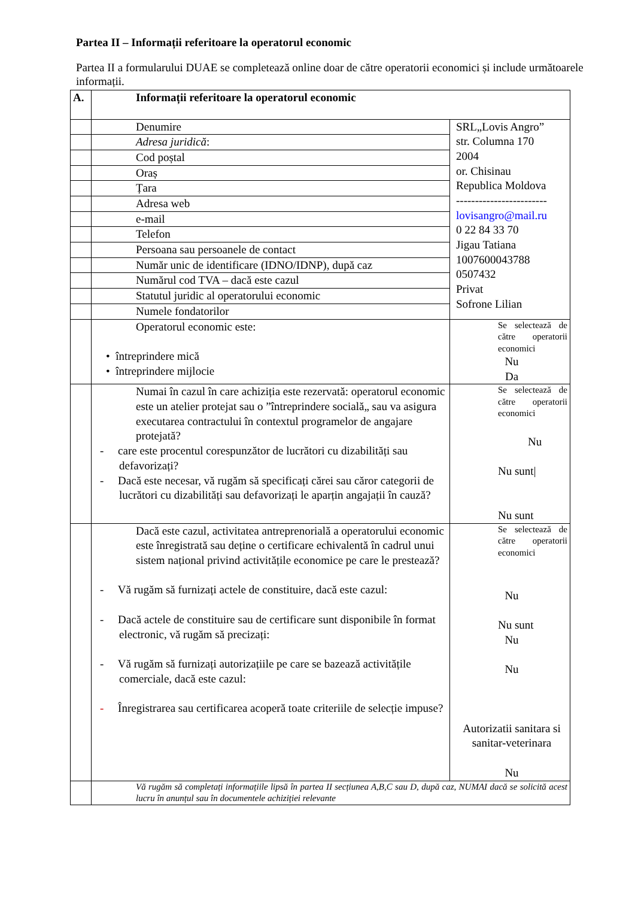Partea II – Informații referitoare la operatorul economic
Partea II a formularului DUAE se completează online doar de către operatorii economici și include următoarele informații.
| A. | Informații referitoare la operatorul economic | |
| | Denumire | SRL„Lovis Angro” str. Columna 170 2004 or. Chisinau Republica Moldova ------------------------ lovisangro@mail.ru 0 22 84 33 70 Jigau Tatiana 1007600043788 0507432 Privat Sofrone Lilian |
| | Adresa juridică : | |
| | Cod poștal | |
| | Oraș | |
| | Țara | |
| | Adresa web | |
| | e-mail | |
| | Telefon | |
| | Persoana sau persoanele de contact | |
| | Număr unic de identificare (IDNO/IDNP), după caz | |
| | Numărul cod TVA – dacă este cazul | |
| | Statutul juridic al operatorului economic | |
| | Numele fondatorilor | |
| | Operatorul economic este: • întreprindere mică • întreprindere mijlocie | Se selectează de către operatorii economici Nu Da |
| | Numai în cazul în care achiziția este rezervată: operatorul economic este un atelier protejat sau o ”întreprindere socială„ sau va asigura executarea contractului în contextul programelor de angajare protejată? - care este procentul corespunzător de lucrători cu dizabilități sau defavorizați? - Dacă este necesar, vă rugăm să specificați cărei sau căror categorii de lucrători cu dizabilități sau defavorizați le aparțin angajații în cauză? | Se selectează de către operatorii economici Nu Nu sunt/ Nu sunt |
| | Dacă este cazul, activitatea antreprenorială a operatorului economic este înregistrată sau deține o certificare echivalentă în cadrul unui sistem național privind activitățile economice pe care le prestează? - Vă rugăm să furnizați actele de constituire, dacă este cazul: - Dacă actele de constituire sau de certificare sunt disponibile în format electronic, vă rugăm să precizați: - Vă rugăm să furnizați autorizațiile pe care se bazează activitățile comerciale, dacă este cazul: - Înregistrarea sau certificarea acoperă toate criteriile de selecție impuse? | Se selectează de către operatorii economici Nu Nu sunt Nu Nu Autorizatii sanitara si sanitar-veterinara Nu |
| | Vă rugăm să completați informațiile lipsă în partea II secțiunea A,B,C sau D, după caz, NUMAI dacă se solicită acest lucru în anunțul sau în documentele achiziției relevante | |